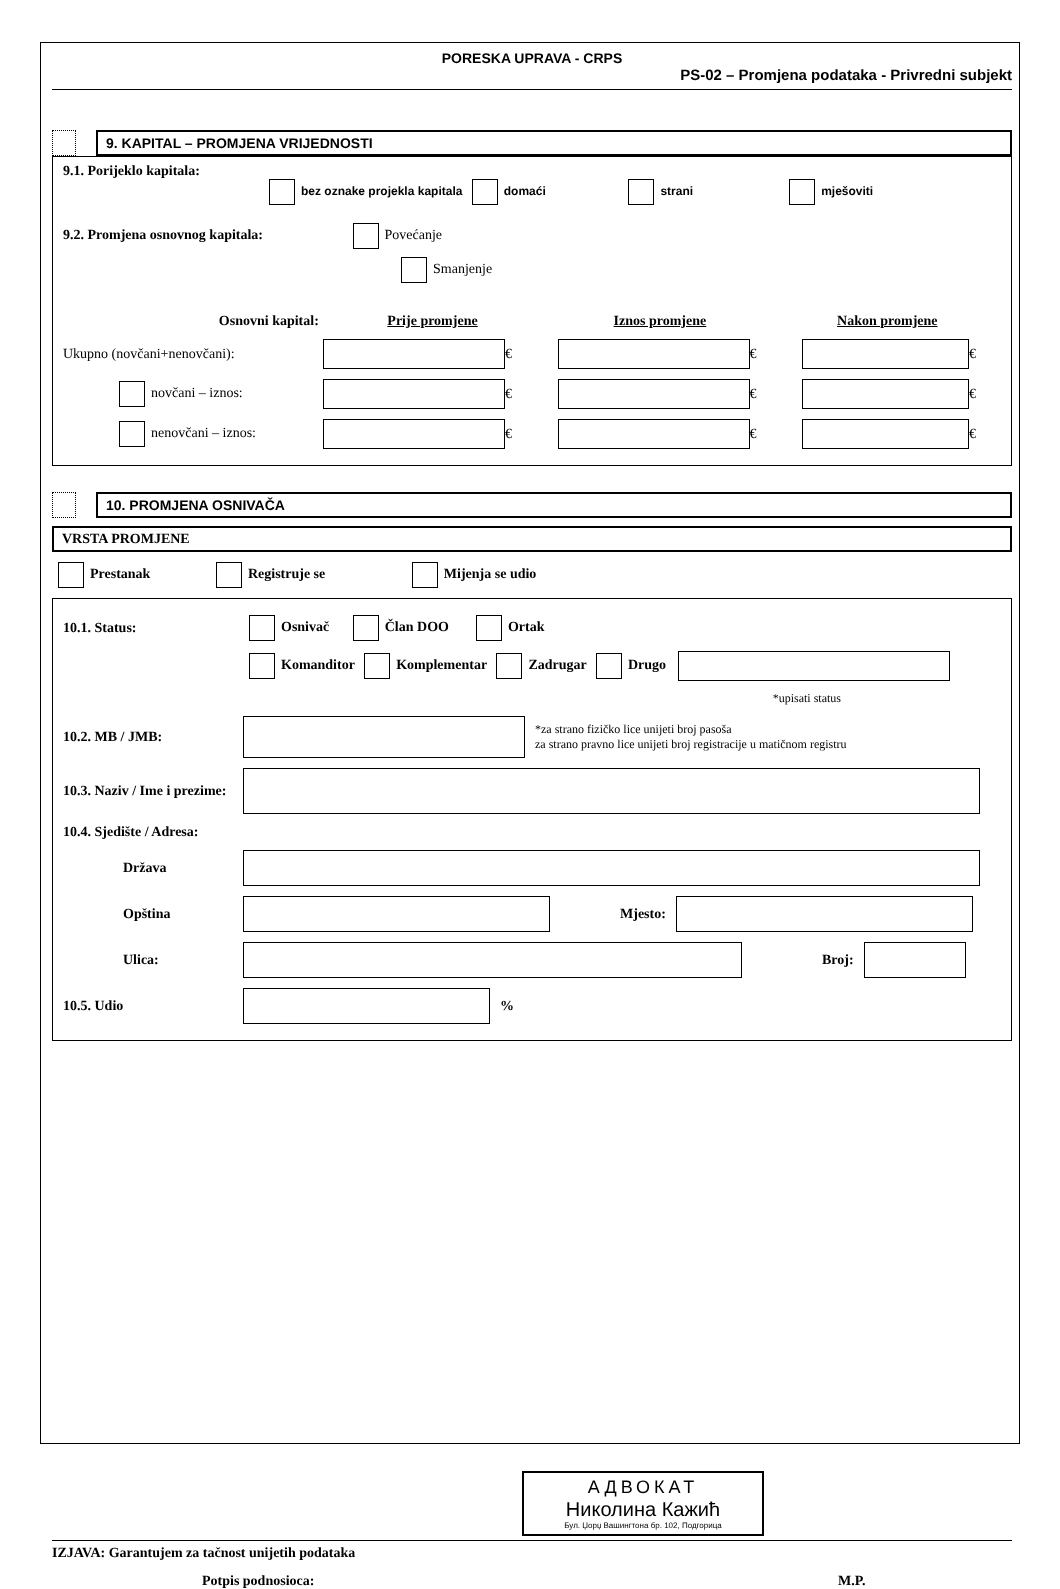PORESKA UPRAVA - CRPS
PS-02 – Promjena podataka - Privredni subjekt
9. KAPITAL – PROMJENA VRIJEDNOSTI
9.1. Porijeklo kapitala:
bez oznake projekla kapitala domaći strani mješoviti
9.2. Promjena osnovnog kapitala: Povećanje
Smanjenje
Osnovni kapital: Prije promjene Iznos promjene Nakon promjene
Ukupno (novčani+nenovčani):
€ € €
novčani – iznos:
€ € €
nenovčani – iznos:
€ € €
10. PROMJENA OSNIVAČA
VRSTA PROMJENE
Prestanak Registruje se Mijenja se udio
10.1. Status:
Osnivač Član DOO Ortak
Komanditor Komplementar Zadrugar Drugo
*upisati status
10.2. MB / JMB:
*za strano fizičko lice unijeti broj pasoša
za strano pravno lice unijeti broj registracije u matičnom registru
10.3. Naziv / Ime i prezime:
10.4. Sjedište / Adresa:
Država
Opština Mjesto:
Ulica: Broj:
10.5. Udio %
АДВОКАТ
Николина Кажић
Бул. Џорџ Вашингтона бр. 102, Подгорица
IZJAVA: Garantujem za tačnost unijetih podataka
Potpis podnosioca: M.P.